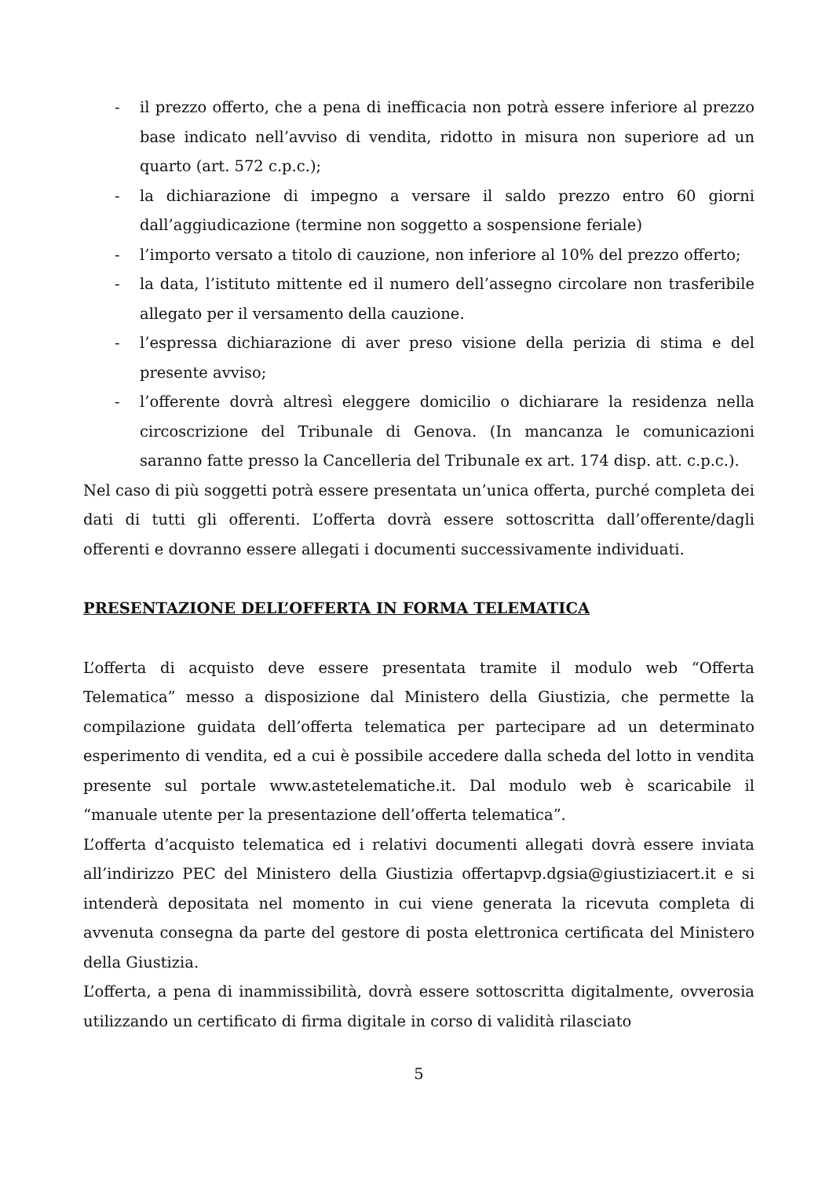- il prezzo offerto, che a pena di inefficacia non potrà essere inferiore al prezzo base indicato nell’avviso di vendita, ridotto in misura non superiore ad un quarto (art. 572 c.p.c.);
- la dichiarazione di impegno a versare il saldo prezzo entro 60 giorni dall’aggiudicazione (termine non soggetto a sospensione feriale)
- l’importo versato a titolo di cauzione, non inferiore al 10% del prezzo offerto;
- la data, l’istituto mittente ed il numero dell’assegno circolare non trasferibile allegato per il versamento della cauzione.
- l’espressa dichiarazione di aver preso visione della perizia di stima e del presente avviso;
- l’offerente dovrà altresì eleggere domicilio o dichiarare la residenza nella circoscrizione del Tribunale di Genova. (In mancanza le comunicazioni saranno fatte presso la Cancelleria del Tribunale ex art. 174 disp. att. c.p.c.).
Nel caso di più soggetti potrà essere presentata un’unica offerta, purché completa dei dati di tutti gli offerenti. L’offerta dovrà essere sottoscritta dall’offerente/dagli offerenti e dovranno essere allegati i documenti successivamente individuati.
PRESENTAZIONE DELL’OFFERTA IN FORMA TELEMATICA
L’offerta di acquisto deve essere presentata tramite il modulo web “Offerta Telematica” messo a disposizione dal Ministero della Giustizia, che permette la compilazione guidata dell’offerta telematica per partecipare ad un determinato esperimento di vendita, ed a cui è possibile accedere dalla scheda del lotto in vendita presente sul portale www.astetelematiche.it. Dal modulo web è scaricabile il “manuale utente per la presentazione dell’offerta telematica”.
L’offerta d’acquisto telematica ed i relativi documenti allegati dovrà essere inviata all’indirizzo PEC del Ministero della Giustizia offertapvp.dgsia@giustiziacert.it e si intenderà depositata nel momento in cui viene generata la ricevuta completa di avvenuta consegna da parte del gestore di posta elettronica certificata del Ministero della Giustizia.
L’offerta, a pena di inammissibilità, dovrà essere sottoscritta digitalmente, ovverosia utilizzando un certificato di firma digitale in corso di validità rilasciato
5